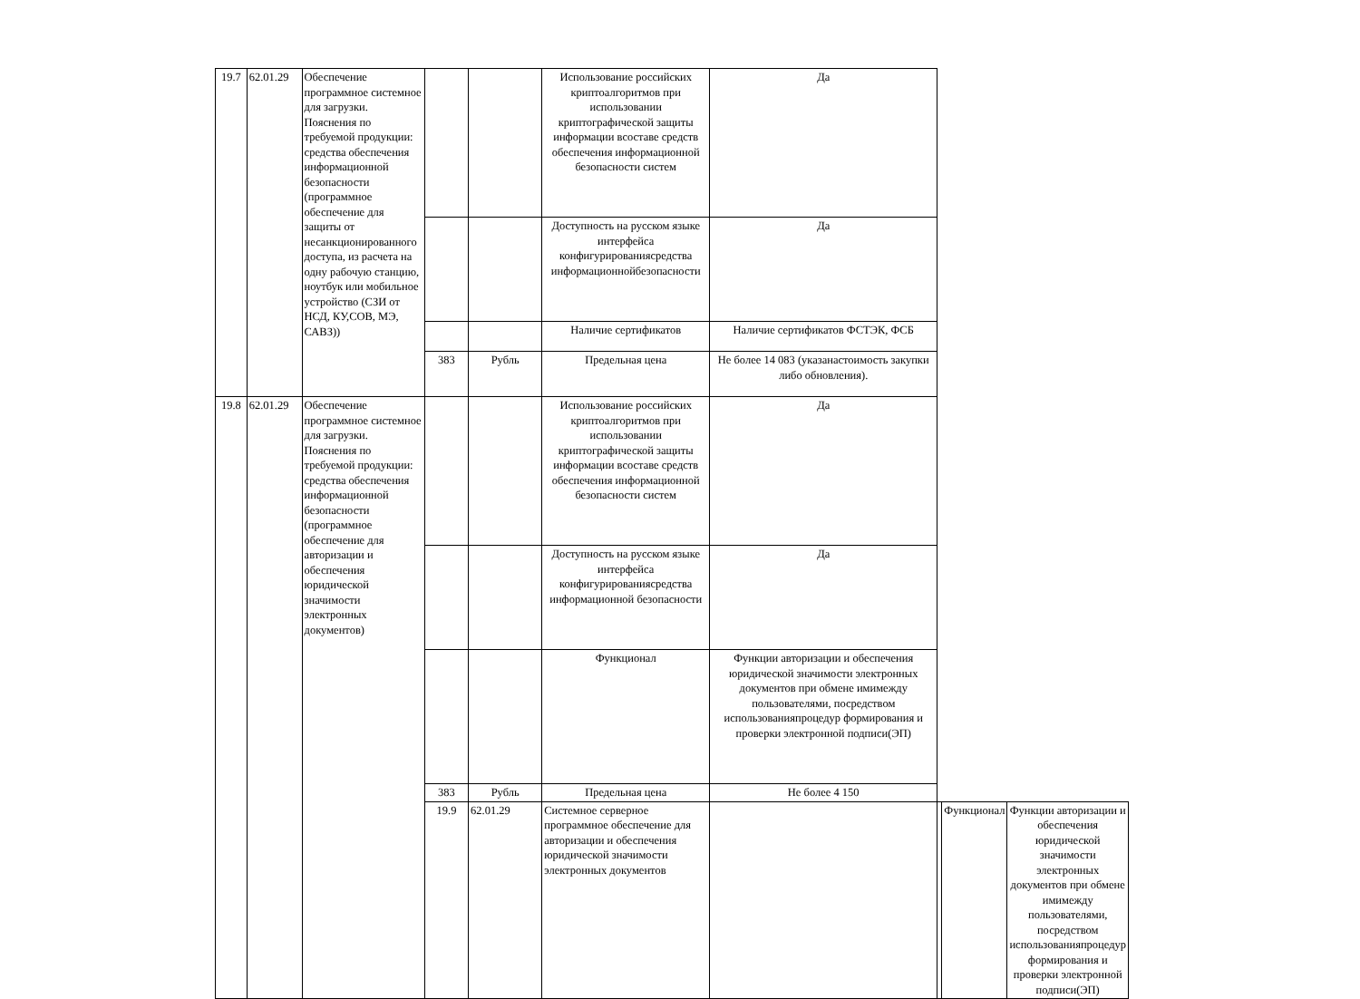| 19.7 | 62.01.29 | Обеспечение программное системное для загрузки. Пояснения по требуемой продукции: средства обеспечения информационной безопасности (программное обеспечение для защиты от несанкционированного доступа, из расчета на одну рабочую станцию, ноутбук или мобильное устройство (СЗИ от НСД, КУ,СОВ, МЭ, САВЗ)) | | | Использование российских криптоалгоритмов при использовании криптографической защиты информации всоставе средств обеспечения информационной безопасности систем | Да | | | |
| | | | | | Доступность на русском языке интерфейса конфигурированиясредства информационнойбезопасности | Да | | | |
| | | | | | Наличие сертификатов | Наличие сертификатов ФСТЭК, ФСБ | | | |
| | | | 383 | Рубль | Предельная цена | Не более 14 083 (указанастоимость закупки либо обновления). | | | |
| 19.8 | 62.01.29 | Обеспечение программное системное для загрузки. Пояснения по требуемой продукции: средства обеспечения информационной безопасности (программное обеспечение для авторизации и обеспечения юридической значимости электронных документов) | | | Использование российских криптоалгоритмов при использовании криптографической защиты информации всоставе средств обеспечения информационной безопасности систем | Да | | | |
| | | | | | Доступность на русском языке интерфейса конфигурированиясредства информационной безопасности | Да | | | |
| | | | | | Функционал | Функции авторизации и обеспечения юридической значимости электронных документов при обмене имимежду пользователями, посредством использованияпроцедур формирования и проверки электронной подписи(ЭП) | | | |
| | | | 383 | Рубль | Предельная цена | Не более 4 150 | | | |
| | | | 19.9 | 62.01.29 | Системное серверное программное обеспечение для авторизации и обеспечения юридической значимости электронных документов | | | Функционал | Функции авторизации и обеспечения юридической значимости электронных документов при обмене имимежду пользователями, посредством использованияпроцедур формирования и проверки электронной подписи(ЭП) |